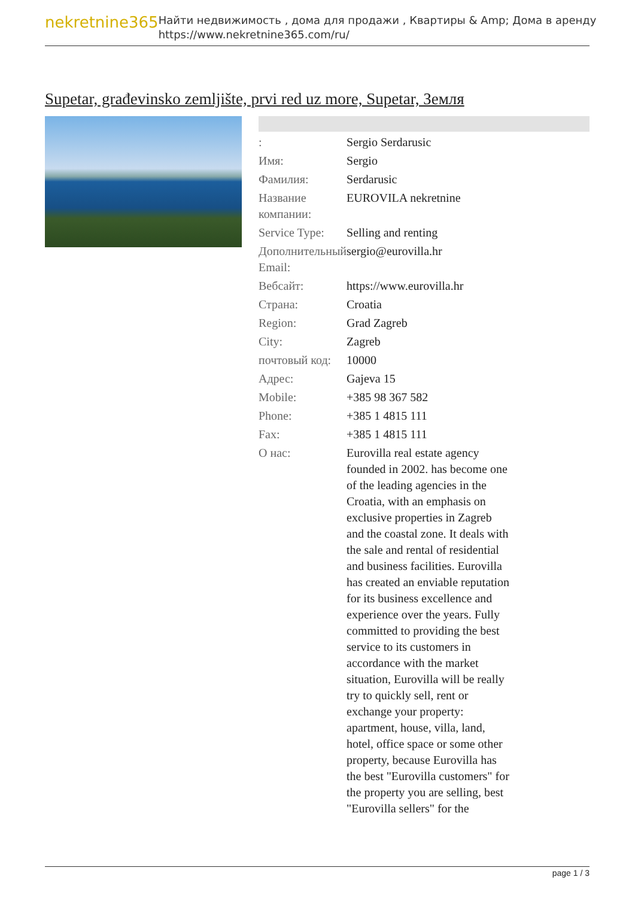nekretnine365
Найти недвижимость , дома для продажи , Квартиры & Amp; Дома в аренду
https://www.nekretnine365.com/ru/
Supetar, građevinsko zemljište, prvi red uz more, Supetar, Земля
| : | Sergio Serdarusic |
| Имя: | Sergio |
| Фамилия: | Serdarusic |
| Название компании: | EUROVILA nekretnine |
| Service Type: | Selling and renting |
| Дополнительный Email: | sergio@eurovilla.hr |
| Вебсайт: | https://www.eurovilla.hr |
| Страна: | Croatia |
| Region: | Grad Zagreb |
| City: | Zagreb |
| почтовый код: | 10000 |
| Адрес: | Gajeva 15 |
| Mobile: | +385 98 367 582 |
| Phone: | +385 1 4815 111 |
| Fax: | +385 1 4815 111 |
| О нас: | Eurovilla real estate agency founded in 2002. has become one of the leading agencies in the Croatia, with an emphasis on exclusive properties in Zagreb and the coastal zone. It deals with the sale and rental of residential and business facilities. Eurovilla has created an enviable reputation for its business excellence and experience over the years. Fully committed to providing the best service to its customers in accordance with the market situation, Eurovilla will be really try to quickly sell, rent or exchange your property: apartment, house, villa, land, hotel, office space or some other property, because Eurovilla has the best "Eurovilla customers" for the property you are selling, best "Eurovilla sellers" for the |
page 1 / 3